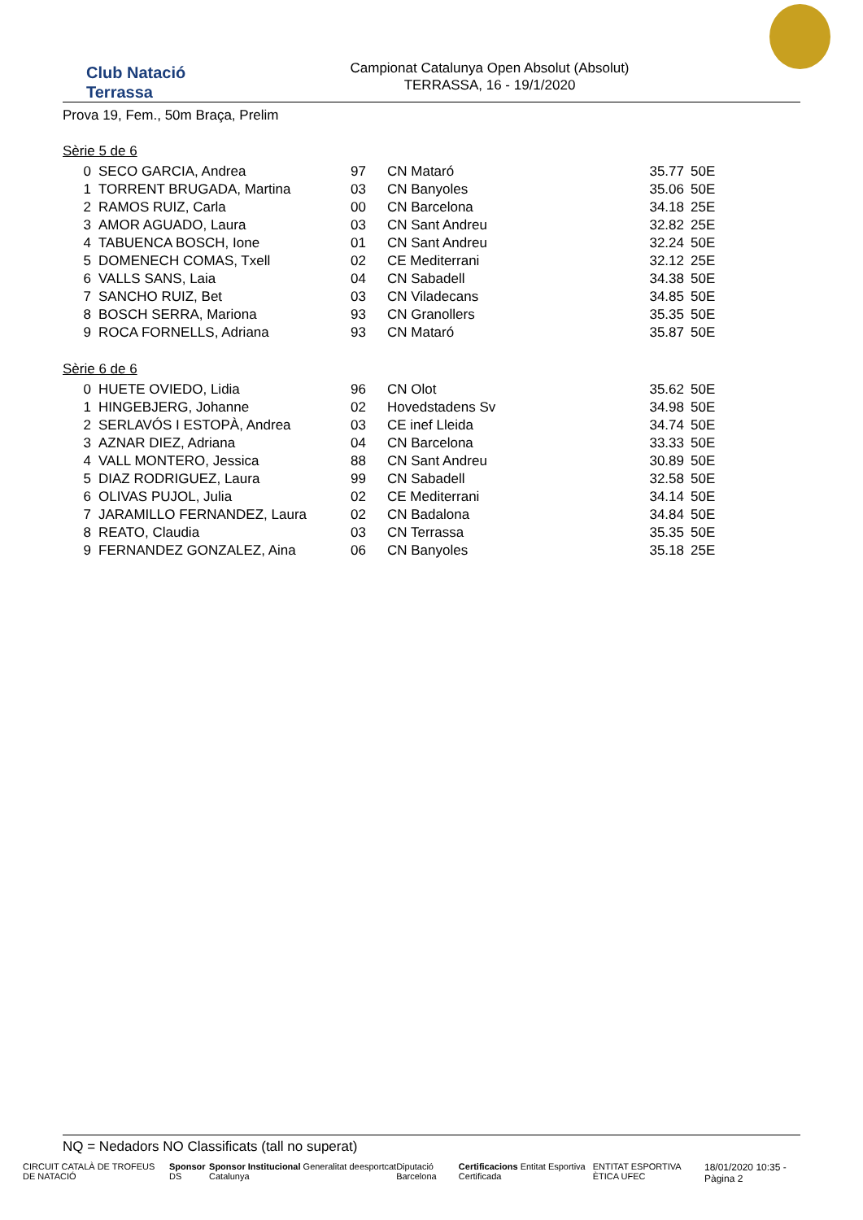Club Natació
Terrassa
Campionat Catalunya Open Absolut (Absolut)
TERRASSA, 16 - 19/1/2020
Prova 19, Fem., 50m Braça, Prelim
Sèrie 5 de 6
| 0 | SECO GARCIA, Andrea | 97 | CN Mataró | 35.77 | 50E |
| 1 | TORRENT BRUGADA, Martina | 03 | CN Banyoles | 35.06 | 50E |
| 2 | RAMOS RUIZ, Carla | 00 | CN Barcelona | 34.18 | 25E |
| 3 | AMOR AGUADO, Laura | 03 | CN Sant Andreu | 32.82 | 25E |
| 4 | TABUENCA BOSCH, Ione | 01 | CN Sant Andreu | 32.24 | 50E |
| 5 | DOMENECH COMAS, Txell | 02 | CE Mediterrani | 32.12 | 25E |
| 6 | VALLS SANS, Laia | 04 | CN Sabadell | 34.38 | 50E |
| 7 | SANCHO RUIZ, Bet | 03 | CN Viladecans | 34.85 | 50E |
| 8 | BOSCH SERRA, Mariona | 93 | CN Granollers | 35.35 | 50E |
| 9 | ROCA FORNELLS, Adriana | 93 | CN Mataró | 35.87 | 50E |
Sèrie 6 de 6
| 0 | HUETE OVIEDO, Lidia | 96 | CN Olot | 35.62 | 50E |
| 1 | HINGEBJERG, Johanne | 02 | Hovedstadens Sv | 34.98 | 50E |
| 2 | SERLAVÓS I ESTOPÀ, Andrea | 03 | CE inef Lleida | 34.74 | 50E |
| 3 | AZNAR DIEZ, Adriana | 04 | CN Barcelona | 33.33 | 50E |
| 4 | VALL MONTERO, Jessica | 88 | CN Sant Andreu | 30.89 | 50E |
| 5 | DIAZ RODRIGUEZ, Laura | 99 | CN Sabadell | 32.58 | 50E |
| 6 | OLIVAS PUJOL, Julia | 02 | CE Mediterrani | 34.14 | 50E |
| 7 | JARAMILLO FERNANDEZ, Laura | 02 | CN Badalona | 34.84 | 50E |
| 8 | REATO, Claudia | 03 | CN Terrassa | 35.35 | 50E |
| 9 | FERNANDEZ GONZALEZ, Aina | 06 | CN Banyoles | 35.18 | 25E |
NQ = Nedadors NO Classificats (tall no superat)
CIRCUIT CATALÀ DE TROFEUS DE NATACIÓ Sponsor DS Sponsor Institucional Generalitat de Catalunya esportcat Diputació Barcelona Certificacions Entitat Esportiva Certificada ENTITAT ESPORTIVA ÈTICA UFEC 18/01/2020 10:35 - Pàgina 2